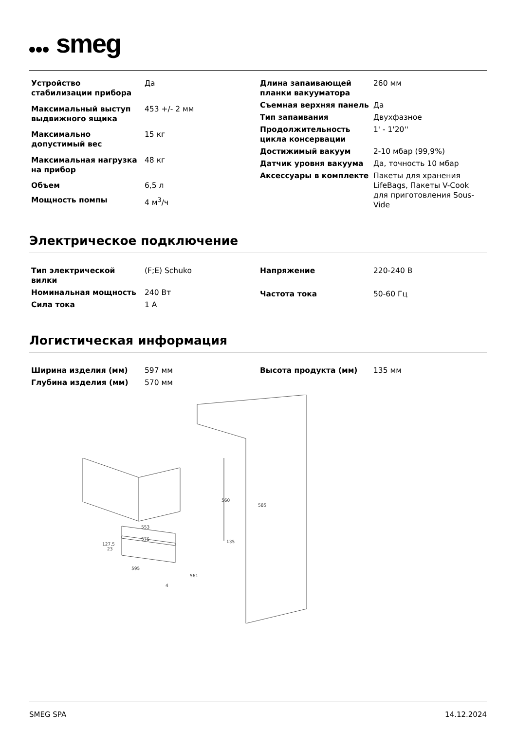smeg
| Устройство стабилизации прибора | Да |
| Максимальный выступ выдвижного ящика | 453 +/- 2 мм |
| Максимально допустимый вес | 15 кг |
| Максимальная нагрузка на прибор | 48 кг |
| Объем | 6,5 л |
| Мощность помпы | 4 м<sup>3</sup>/ч |
| Длина запаивающей планки вакууматора | 260 мм |
| Съемная верхняя панель | Да |
| Тип запаивания | Двухфазное |
| Продолжительность цикла консервации | 1' - 1'20'' |
| Достижимый вакуум | 2-10 мбар (99,9%) |
| Датчик уровня вакуума | Да, точность 10 мбар |
| Аксессуары в комплекте | Пакеты для хранения LifeBags, Пакеты V-Cook для приготовления Sous-Vide |
Электрическое подключение
| Тип электрической вилки | (F;E) Schuko |
| Номинальная мощность | 240 Вт |
| Сила тока | 1 A |
| Напряжение | 220-240 В |
| Частота тока | 50-60 Гц |
Логистическая информация
| Ширина изделия (мм) | 597 мм |
| Глубина изделия (мм) | 570 мм |
| Высота продукта (мм) | 135 мм |
560
585
553
575
23
127,5
135
595
561
4
SMEG SPA 14.12.2024